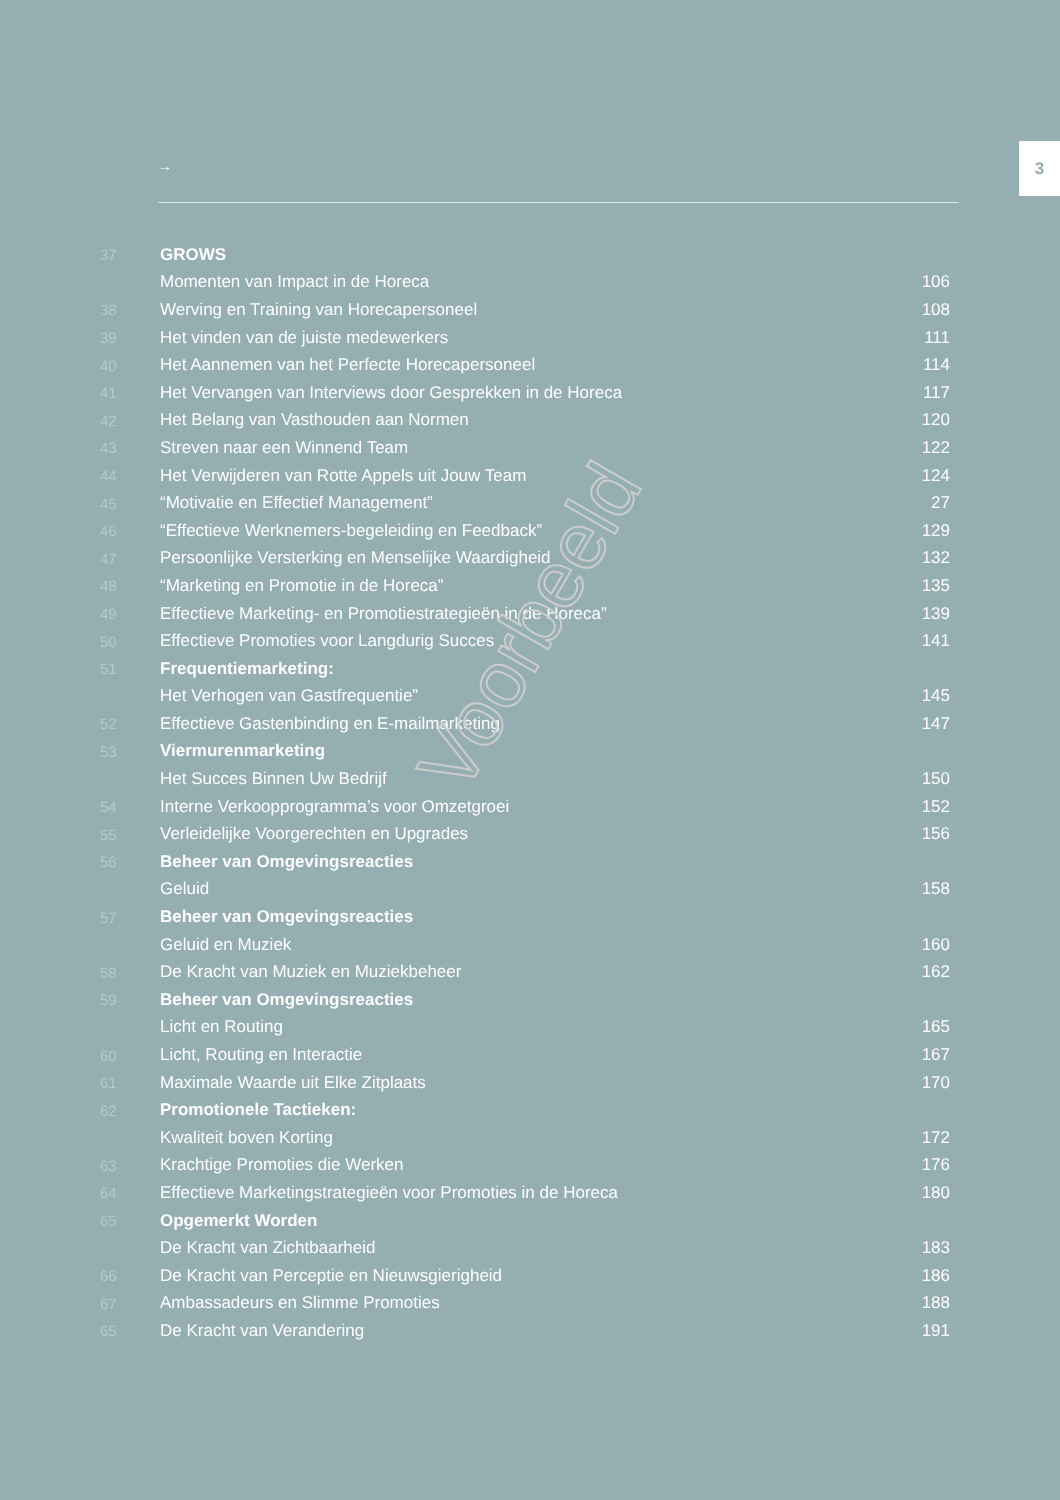3
→
37 GROWS
Momenten van Impact in de Horeca 106
38 Werving en Training van Horecapersoneel 108
39 Het vinden van de juiste medewerkers 111
40 Het Aannemen van het Perfecte Horecapersoneel 114
41 Het Vervangen van Interviews door Gesprekken in de Horeca 117
42 Het Belang van Vasthouden aan Normen 120
43 Streven naar een Winnend Team 122
44 Het Verwijderen van Rotte Appels uit Jouw Team 124
45 “Motivatie en Effectief Management” 27
46 “Effectieve Werknemers-begeleiding en Feedback” 129
47 Persoonlijke Versterking en Menselijke Waardigheid 132
48 “Marketing en Promotie in de Horeca” 135
49 Effectieve Marketing- en Promotiestrategieën in de Horeca” 139
50 Effectieve Promoties voor Langdurig Succes 141
51 Frequentiemarketing:
Het Verhogen van Gastfrequentie” 145
52 Effectieve Gastenbinding en E-mailmarketing 147
53 Viermurenmarketing
Het Succes Binnen Uw Bedrijf 150
54 Interne Verkoopprogramma’s voor Omzetgroei 152
55 Verleidelijke Voorgerechten en Upgrades 156
56 Beheer van Omgevingsreacties
Geluid 158
57 Beheer van Omgevingsreacties
Geluid en Muziek 160
58 De Kracht van Muziek en Muziekbeheer 162
59 Beheer van Omgevingsreacties
Licht en Routing 165
60 Licht, Routing en Interactie 167
61 Maximale Waarde uit Elke Zitplaats 170
62 Promotionele Tactieken:
Kwaliteit boven Korting 172
63 Krachtige Promoties die Werken 176
64 Effectieve Marketingstrategieën voor Promoties in de Horeca 180
65 Opgemerkt Worden
De Kracht van Zichtbaarheid 183
66 De Kracht van Perceptie en Nieuwsgierigheid 186
67 Ambassadeurs en Slimme Promoties 188
65 De Kracht van Verandering 191
Voorbeeld